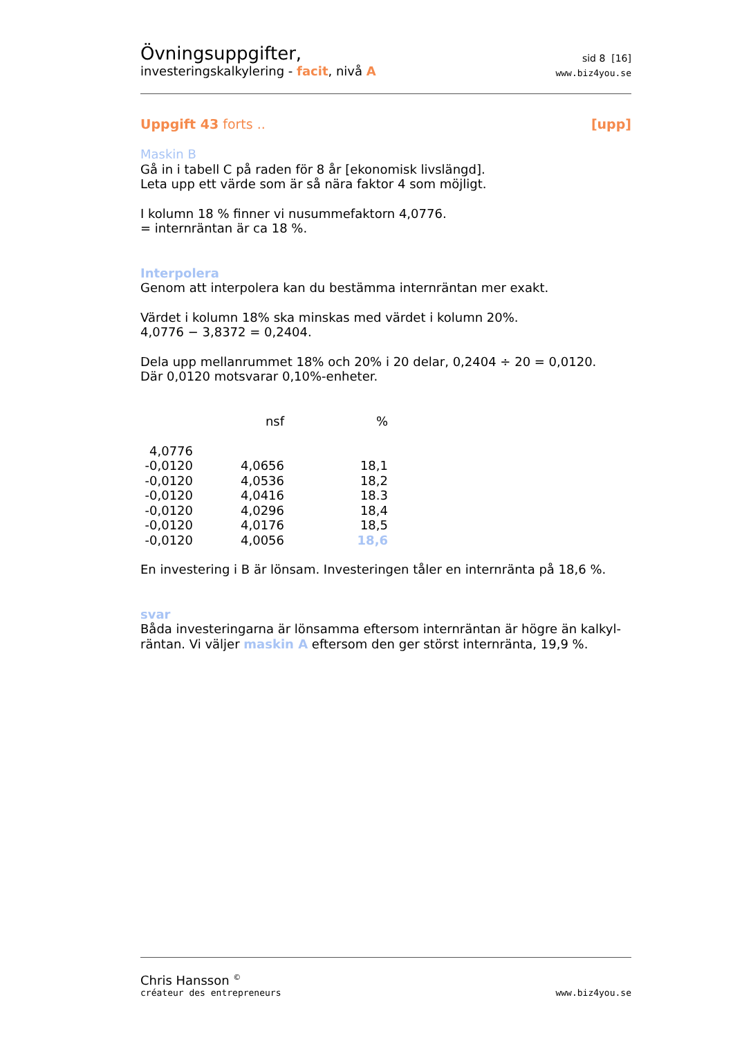Övningsuppgifter,
investeringskalkylering - facit, nivå A
sid 8 [16]
www.biz4you.se
Uppgift 43 forts .. [upp]
Maskin B
Gå in i tabell C på raden för 8 år [ekonomisk livslängd].
Leta upp ett värde som är så nära faktor 4 som möjligt.
I kolumn 18 % finner vi nusummefaktorn 4,0776.
= internräntan är ca 18 %.
Interpolera
Genom att interpolera kan du bestämma internräntan mer exakt.
Värdet i kolumn 18% ska minskas med värdet i kolumn 20%.
4,0776 − 3,8372 = 0,2404.
Dela upp mellanrummet 18% och 20% i 20 delar, 0,2404 ÷ 20 = 0,0120.
Där 0,0120 motsvarar 0,10%-enheter.
| | nsf | % |
| 4,0776 | | |
| -0,0120 | 4,0656 | 18,1 |
| -0,0120 | 4,0536 | 18,2 |
| -0,0120 | 4,0416 | 18.3 |
| -0,0120 | 4,0296 | 18,4 |
| -0,0120 | 4,0176 | 18,5 |
| -0,0120 | 4,0056 | 18,6 |
En investering i B är lönsam. Investeringen tåler en internränta på 18,6 %.
svar
Båda investeringarna är lönsamma eftersom internräntan är högre än kalkyl-räntan. Vi väljer maskin A eftersom den ger störst internränta, 19,9 %.
Chris Hansson <sup>©</sup>
créateur des entrepreneurs
www.biz4you.se